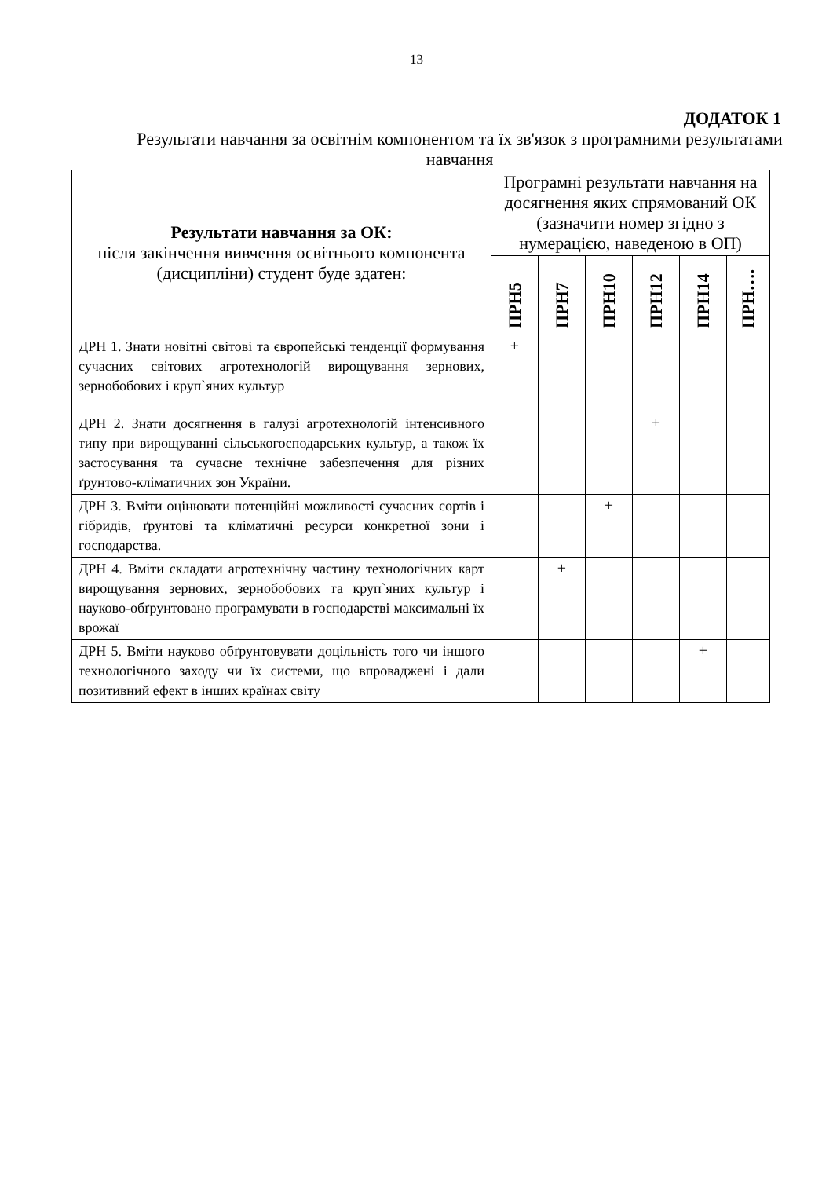13
ДОДАТОК 1
Результати навчання за освітнім компонентом та їх зв'язок з програмними результатами навчання
| Результати навчання за ОК: після закінчення вивчення освітнього компонента (дисципліни) студент буде здатен: | Програмні результати навчання на досягнення яких спрямований ОК (зазначити номер згідно з нумерацією, наведеною в ОП) | | | | | |
| --- | --- | --- | --- | --- | --- | --- |
| | ПРН5 | ПРН7 | ПРН10 | ПРН12 | ПРН14 | ПРН…. |
| ДРН 1. Знати новітні світові та європейські тенденції формування сучасних світових агротехнологій вирощування зернових, зернобобових і круп`яних культур | + | | | | | |
| ДРН 2. Знати досягнення в галузі агротехнологій інтенсивного типу при вирощуванні сільськогосподарських культур, а також їх застосування та сучасне технічне забезпечення для різних ґрунтово-кліматичних зон України. | | | | + | | |
| ДРН 3. Вміти оцінювати потенційні можливості сучасних сортів і гібридів, ґрунтові та кліматичні ресурси конкретної зони і господарства. | | | + | | | |
| ДРН 4. Вміти складати агротехнічну частину технологічних карт вирощування зернових, зернобобових та круп`яних культур і науково-обґрунтовано програмувати в господарстві максимальні їх врожаї | | + | | | | |
| ДРН 5. Вміти науково обґрунтовувати доцільність того чи іншого технологічного заходу чи їх системи, що впроваджені і дали позитивний ефект в інших країнах світу | | | | | + | |